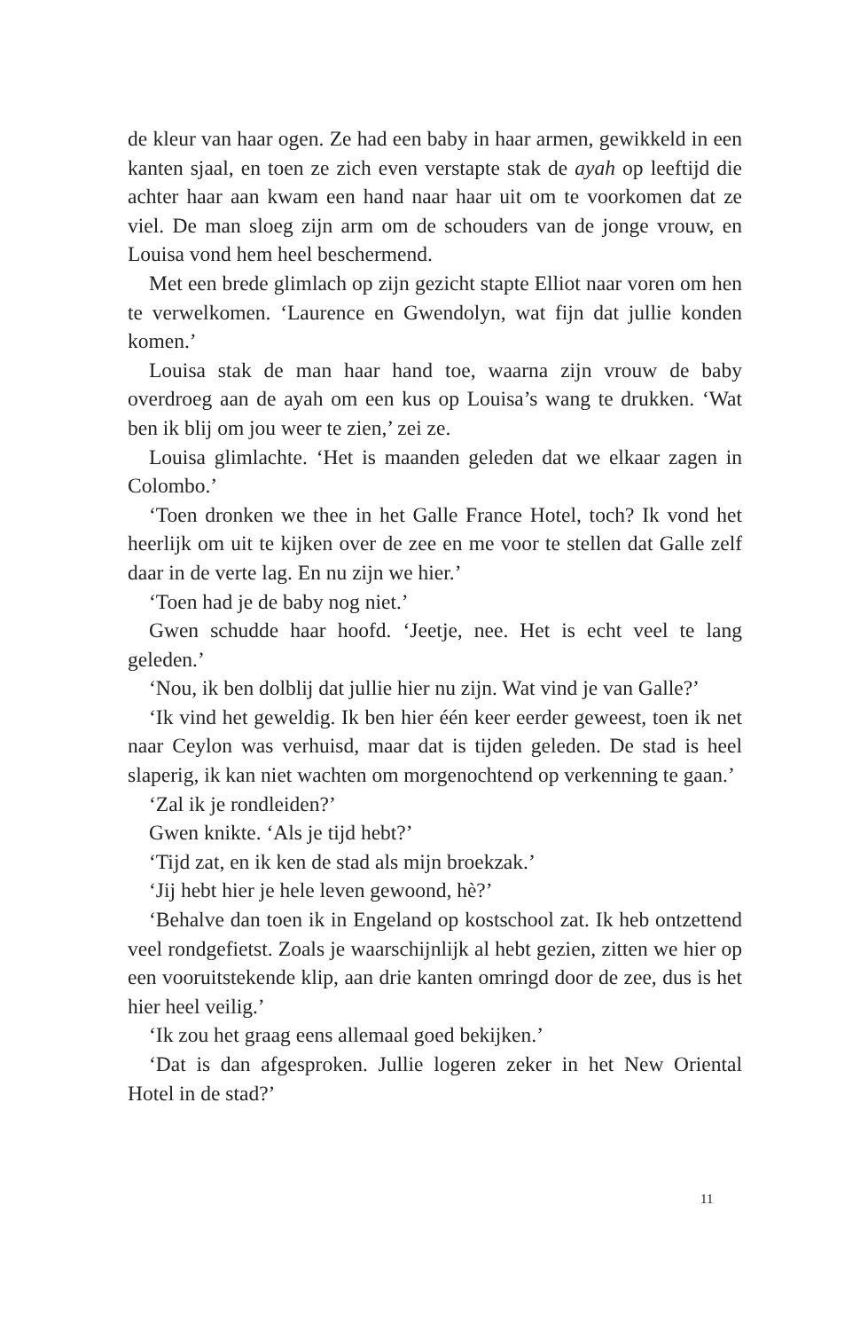de kleur van haar ogen. Ze had een baby in haar armen, gewikkeld in een kanten sjaal, en toen ze zich even verstapte stak de ayah op leef­tijd die achter haar aan kwam een hand naar haar uit om te voorko­men dat ze viel. De man sloeg zijn arm om de schouders van de jonge vrouw, en Louisa vond hem heel beschermend.
Met een brede glimlach op zijn gezicht stapte Elliot naar voren om hen te verwelkomen. ‘Laurence en Gwendolyn, wat fijn dat jullie konden komen.’
Louisa stak de man haar hand toe, waarna zijn vrouw de baby overdroeg aan de ayah om een kus op Louisa’s wang te drukken. ‘Wat ben ik blij om jou weer te zien,’ zei ze.
Louisa glimlachte. ‘Het is maanden geleden dat we elkaar zagen in Colombo.’
‘Toen dronken we thee in het Galle France Hotel, toch? Ik vond het heerlijk om uit te kijken over de zee en me voor te stellen dat Galle zelf daar in de verte lag. En nu zijn we hier.’
‘Toen had je de baby nog niet.’
Gwen schudde haar hoofd. ‘Jeetje, nee. Het is echt veel te lang geleden.’
‘Nou, ik ben dolblij dat jullie hier nu zijn. Wat vind je van Galle?’
‘Ik vind het geweldig. Ik ben hier één keer eerder geweest, toen ik net naar Ceylon was verhuisd, maar dat is tijden geleden. De stad is heel slaperig, ik kan niet wachten om morgenochtend op verken­ning te gaan.’
‘Zal ik je rondleiden?’
Gwen knikte. ‘Als je tijd hebt?’
‘Tijd zat, en ik ken de stad als mijn broekzak.’
‘Jij hebt hier je hele leven gewoond, hè?’
‘Behalve dan toen ik in Engeland op kostschool zat. Ik heb ontzet­tend veel rondgefietst. Zoals je waarschijnlijk al hebt gezien, zitten we hier op een vooruitstekende klip, aan drie kanten omringd door de zee, dus is het hier heel veilig.’
‘Ik zou het graag eens allemaal goed bekijken.’
‘Dat is dan afgesproken. Jullie logeren zeker in het New Oriental Hotel in de stad?’
11